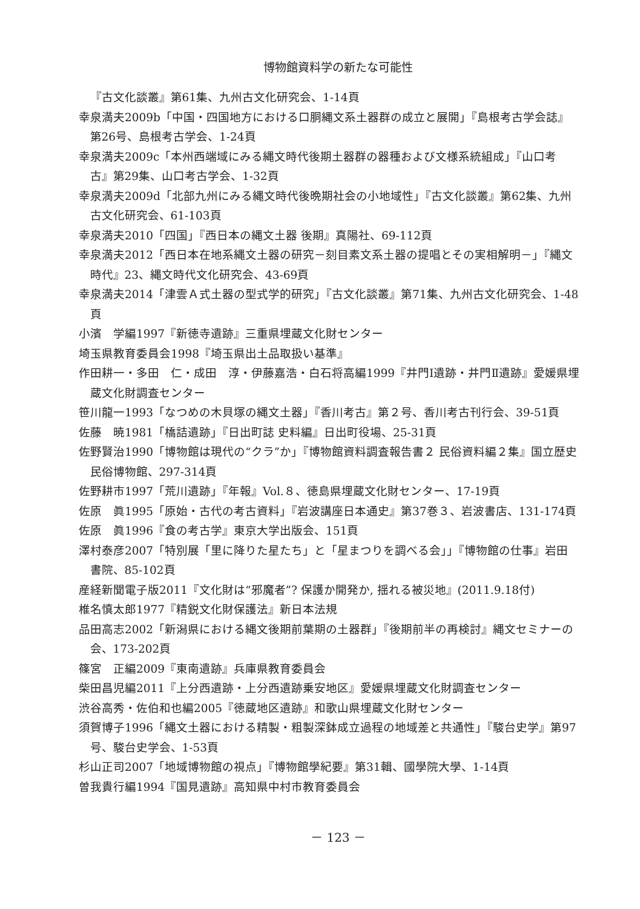博物館資料学の新たな可能性
『古文化談叢』第61集、九州古文化研究会、1-14頁
幸泉満夫2009b「中国・四国地方における口胴縄文系土器群の成立と展開」『島根考古学会誌』第26号、島根考古学会、1-24頁
幸泉満夫2009c「本州西端域にみる縄文時代後期土器群の器種および文様系統組成」『山口考古』第29集、山口考古学会、1-32頁
幸泉満夫2009d「北部九州にみる縄文時代後晩期社会の小地域性」『古文化談叢』第62集、九州古文化研究会、61-103頁
幸泉満夫2010「四国」『西日本の縄文土器 後期』真陽社、69-112頁
幸泉満夫2012「西日本在地系縄文土器の研究－刻目素文系土器の提唱とその実相解明－」『縄文時代』23、縄文時代文化研究会、43-69頁
幸泉満夫2014「津雲Ａ式土器の型式学的研究」『古文化談叢』第71集、九州古文化研究会、1-48頁
小濱　学編1997『新徳寺遺跡』三重県埋蔵文化財センター
埼玉県教育委員会1998『埼玉県出土品取扱い基準』
作田耕一・多田　仁・成田　淳・伊藤嘉浩・白石将高編1999『井門Ⅰ遺跡・井門Ⅱ遺跡』愛媛県埋蔵文化財調査センター
笹川龍一1993「なつめの木貝塚の縄文土器」『香川考古』第２号、香川考古刊行会、39-51頁
佐藤　暁1981「橋詰遺跡」『日出町誌 史料編』日出町役場、25-31頁
佐野賢治1990「博物館は現代の“クラ”か」『博物館資料調査報告書２ 民俗資料編２集』国立歴史民俗博物館、297-314頁
佐野耕市1997「荒川遺跡」『年報』Vol.８、徳島県埋蔵文化財センター、17-19頁
佐原　眞1995「原始・古代の考古資料」『岩波講座日本通史』第37巻３、岩波書店、131-174頁
佐原　眞1996『食の考古学』東京大学出版会、151頁
澤村泰彦2007「特別展「里に降りた星たち」と「星まつりを調べる会」」『博物館の仕事』岩田書院、85-102頁
産経新聞電子版2011『文化財は“邪魔者”? 保護か開発か, 揺れる被災地』(2011.9.18付)
椎名慎太郎1977『精鋭文化財保護法』新日本法規
品田高志2002「新潟県における縄文後期前葉期の土器群」『後期前半の再検討』縄文セミナーの会、173-202頁
篠宮　正編2009『東南遺跡』兵庫県教育委員会
柴田昌児編2011『上分西遺跡・上分西遺跡乗安地区』愛媛県埋蔵文化財調査センター
渋谷高秀・佐伯和也編2005『徳蔵地区遺跡』和歌山県埋蔵文化財センター
須賀博子1996「縄文土器における精製・粗製深鉢成立過程の地域差と共通性」『駿台史学』第97号、駿台史学会、1-53頁
杉山正司2007「地域博物館の視点」『博物館學紀要』第31輯、國學院大學、1-14頁
曽我貴行編1994『国見遺跡』高知県中村市教育委員会
－ 123 －